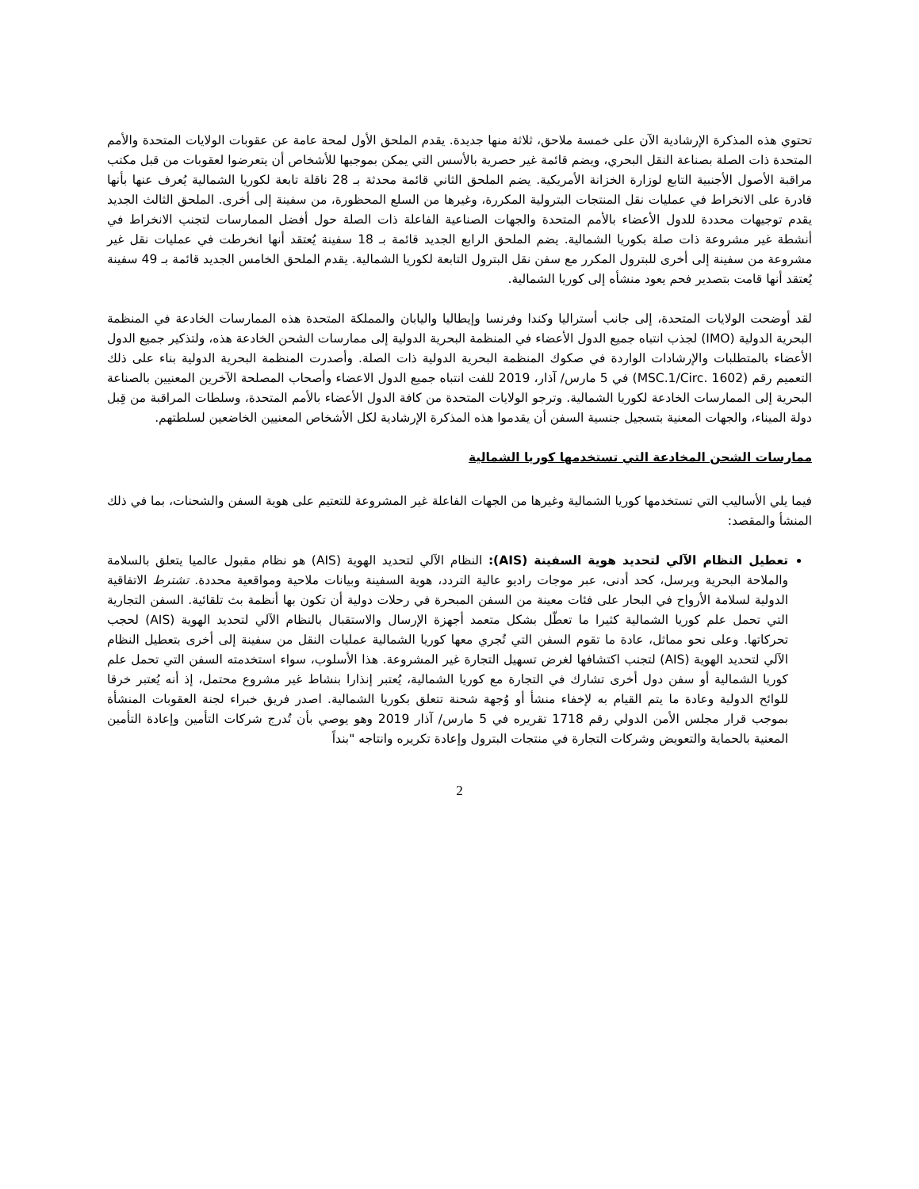تحتوي هذه المذكرة الإرشادية الآن على خمسة ملاحق، ثلاثة منها جديدة. يقدم الملحق الأول لمحة عامة عن عقوبات الولايات المتحدة والأمم المتحدة ذات الصلة بصناعة النقل البحري، ويضم قائمة غير حصرية بالأسس التي يمكن بموجبها للأشخاص أن يتعرضوا لعقوبات من قبل مكتب مراقبة الأصول الأجنبية التابع لوزارة الخزانة الأمريكية. يضم الملحق الثاني قائمة محدثة بـ 28 ناقلة تابعة لكوريا الشمالية يُعرف عنها بأنها قادرة على الانخراط في عمليات نقل المنتجات البترولية المكررة، وغيرها من السلع المحظورة، من سفينة إلى أخرى. الملحق الثالث الجديد يقدم توجيهات محددة للدول الأعضاء بالأمم المتحدة والجهات الصناعية الفاعلة ذات الصلة حول أفضل الممارسات لتجنب الانخراط في أنشطة غير مشروعة ذات صلة بكوريا الشمالية. يضم الملحق الرابع الجديد قائمة بـ 18 سفينة يُعتقد أنها انخرطت في عمليات نقل غير مشروعة من سفينة إلى أخرى للبترول المكرر مع سفن نقل البترول التابعة لكوريا الشمالية. يقدم الملحق الخامس الجديد قائمة بـ 49 سفينة يُعتقد أنها قامت بتصدير فحم يعود منشأه إلى كوريا الشمالية.
لقد أوضحت الولايات المتحدة، إلى جانب أستراليا وكندا وفرنسا وإيطاليا واليابان والمملكة المتحدة هذه الممارسات الخادعة في المنظمة البحرية الدولية (IMO) لجذب انتباه جميع الدول الأعضاء في المنظمة البحرية الدولية إلى ممارسات الشحن الخادعة هذه، ولتذكير جميع الدول الأعضاء بالمتطلبات والإرشادات الواردة في صكوك المنظمة البحرية الدولية ذات الصلة. وأصدرت المنظمة البحرية الدولية بناء على ذلك التعميم رقم (MSC.1/Circ. 1602) في 5 مارس/ آذار، 2019 للفت انتباه جميع الدول الاعضاء وأصحاب المصلحة الآخرين المعنيين بالصناعة البحرية إلى الممارسات الخادعة لكوريا الشمالية. وترجو الولايات المتحدة من كافة الدول الأعضاء بالأمم المتحدة، وسلطات المراقبة من قِبل دولة الميناء، والجهات المعنية بتسجيل جنسية السفن أن يقدموا هذه المذكرة الإرشادية لكل الأشخاص المعنيين الخاضعين لسلطتهم.
ممارسات الشحن المخادعة التي تستخدمها كوريا الشمالية
فيما يلي الأساليب التي تستخدمها كوريا الشمالية وغيرها من الجهات الفاعلة غير المشروعة للتعتيم على هوية السفن والشحنات، بما في ذلك المنشأ والمقصد:
تعطيل النظام الآلي لتحديد هوية السفينة (AIS): النظام الآلي لتحديد الهوية (AIS) هو نظام مقبول عالميا يتعلق بالسلامة والملاحة البحرية ويرسل، كحد أدنى، عبر موجات راديو عالية التردد، هوية السفينة وبيانات ملاحية ومواقعية محددة. تشترط الاتفاقية الدولية لسلامة الأرواح في البحار على فئات معينة من السفن المبحرة في رحلات دولية أن تكون بها أنظمة بث تلقائية. السفن التجارية التي تحمل علم كوريا الشمالية كثيرا ما تعطّل بشكل متعمد أجهزة الإرسال والاستقبال بالنظام الآلي لتحديد الهوية (AIS) لحجب تحركاتها. وعلى نحو مماثل، عادة ما تقوم السفن التي تُجري معها كوريا الشمالية عمليات النقل من سفينة إلى أخرى بتعطيل النظام الآلي لتحديد الهوية (AIS) لتجنب اكتشافها لغرض تسهيل التجارة غير المشروعة. هذا الأسلوب، سواء استخدمته السفن التي تحمل علم كوريا الشمالية أو سفن دول أخرى تشارك في التجارة مع كوريا الشمالية، يُعتبر إنذارا بنشاط غير مشروع محتمل، إذ أنه يُعتبر خرقا للوائح الدولية وعادة ما يتم القيام به لإخفاء منشأ أو وُجهة شحنة تتعلق بكوريا الشمالية. اصدر فريق خبراء لجنة العقوبات المنشأة بموجب قرار مجلس الأمن الدولي رقم 1718 تقريره في 5 مارس/ آذار 2019 وهو يوصي بأن تُدرج شركات التأمين وإعادة التأمين المعنية بالحماية والتعويض وشركات التجارة في منتجات البترول وإعادة تكريره وانتاجه "بنداً
2